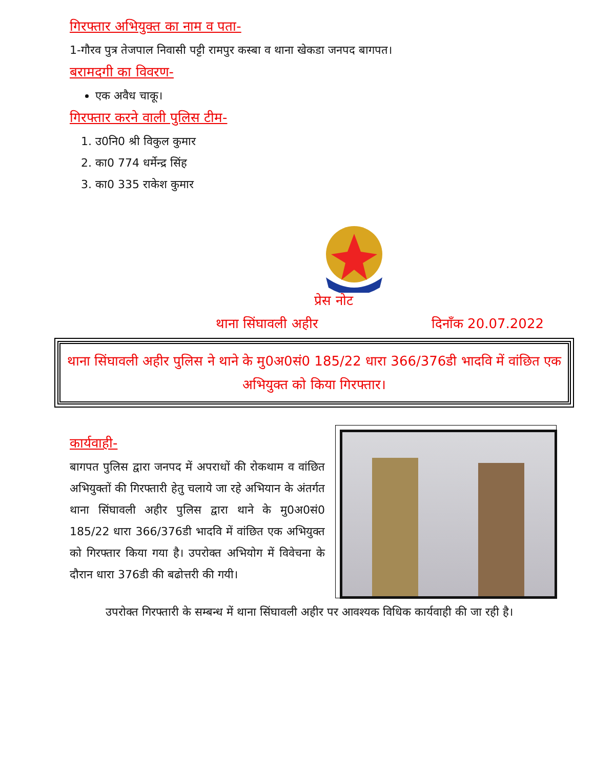गिरफ्तार अभियुक्त का नाम व पता-
1-गौरव पुत्र तेजपाल निवासी पट्टी रामपुर कस्बा व थाना खेकडा जनपद बागपत।
बरामदगी का विवरण-
एक अवैध चाकू।
गिरफ्तार करने वाली पुलिस टीम-
1. उ0नि0 श्री विकुल कुमार
2. का0 774 धर्मेन्द्र सिंह
3. का0 335 राकेश कुमार
प्रेस नोट
थाना सिंघावली अहीर दिनाँक 20.07.2022
थाना सिंघावली अहीर पुलिस ने थाने के मु0अ0सं0 185/22 धारा 366/376डी भादवि में वांछित एक अभियुक्त को किया गिरफ्तार।
कार्यवाही-
बागपत पुलिस द्वारा जनपद में अपराधों की रोकथाम व वांछित अभियुक्तों की गिरफ्तारी हेतु चलाये जा रहे अभियान के अंतर्गत थाना सिंघावली अहीर पुलिस द्वारा थाने के मु0अ0सं0 185/22 धारा 366/376डी भादवि में वांछित एक अभियुक्त को गिरफ्तार किया गया है। उपरोक्त अभियोग में विवेचना के दौरान धारा 376डी की बढोत्तरी की गयी।
उपरोक्त गिरफ्तारी के सम्बन्ध में थाना सिंघावली अहीर पर आवश्यक विधिक कार्यवाही की जा रही है।